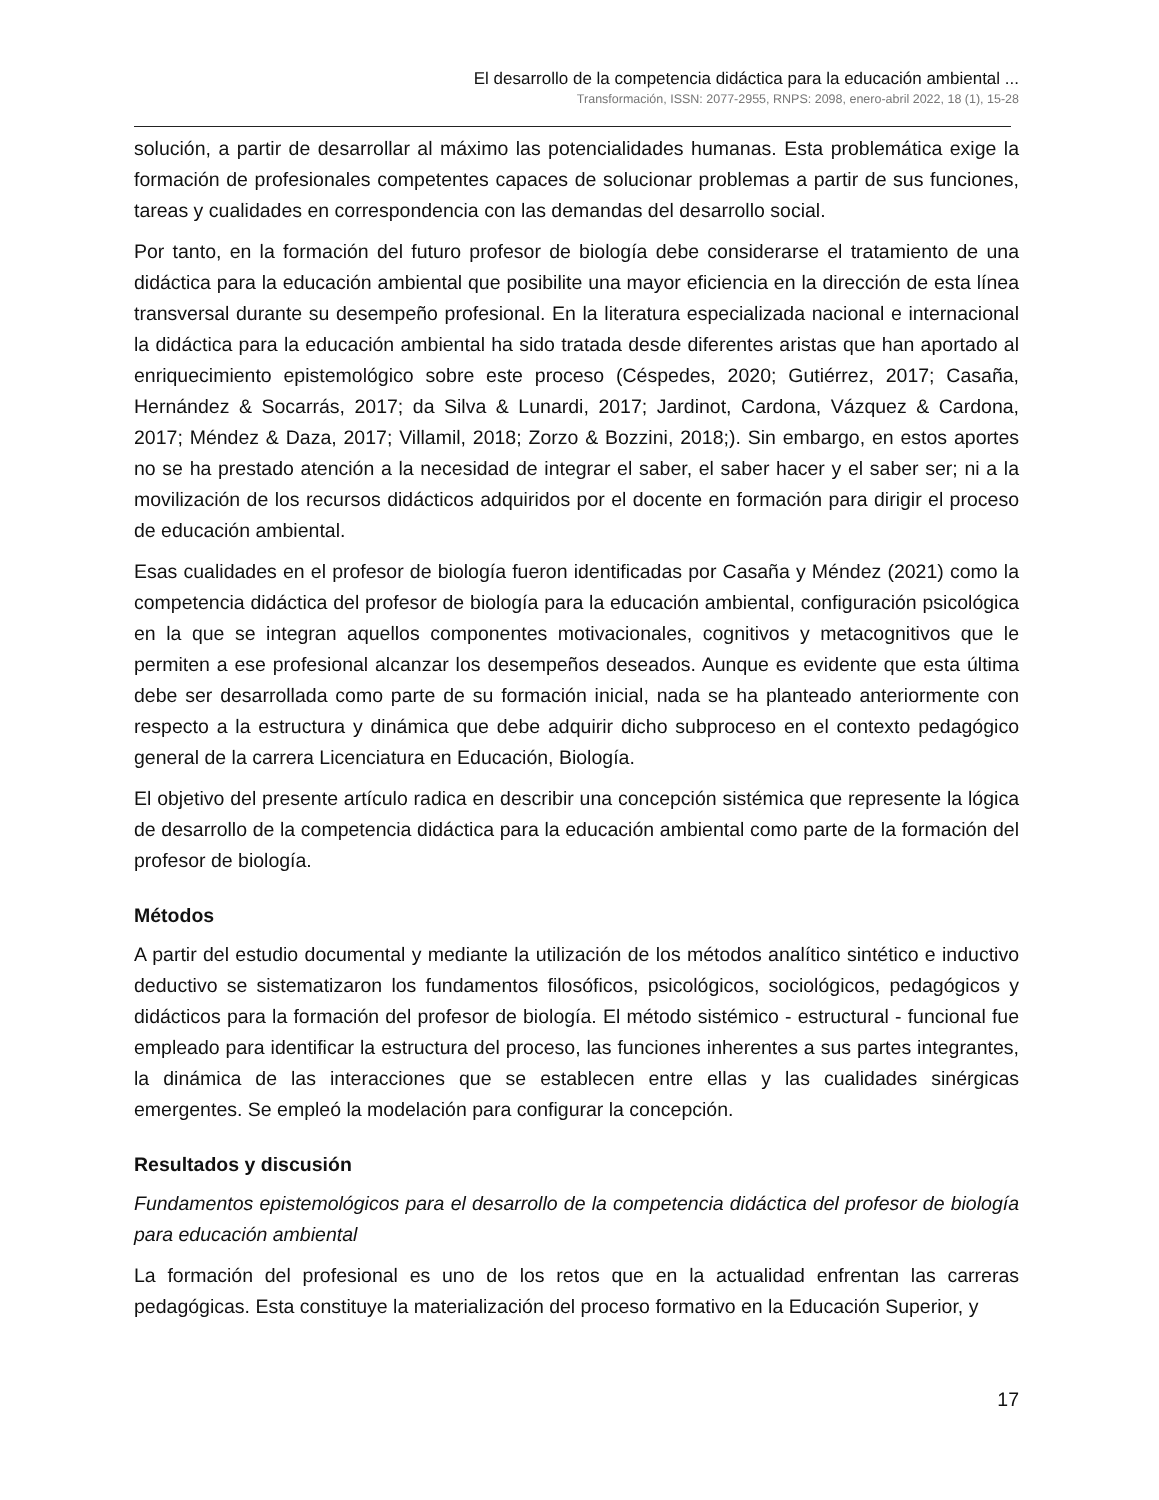El desarrollo de la competencia didáctica para la educación ambiental ...
Transformación, ISSN: 2077-2955, RNPS: 2098, enero-abril 2022, 18 (1), 15-28
solución, a partir de desarrollar al máximo las potencialidades humanas. Esta problemática exige la formación de profesionales competentes capaces de solucionar problemas a partir de sus funciones, tareas y cualidades en correspondencia con las demandas del desarrollo social.
Por tanto, en la formación del futuro profesor de biología debe considerarse el tratamiento de una didáctica para la educación ambiental que posibilite una mayor eficiencia en la dirección de esta línea transversal durante su desempeño profesional. En la literatura especializada nacional e internacional la didáctica para la educación ambiental ha sido tratada desde diferentes aristas que han aportado al enriquecimiento epistemológico sobre este proceso (Céspedes, 2020; Gutiérrez, 2017; Casaña, Hernández & Socarrás, 2017; da Silva & Lunardi, 2017; Jardinot, Cardona, Vázquez & Cardona, 2017; Méndez & Daza, 2017; Villamil, 2018; Zorzo & Bozzini, 2018;). Sin embargo, en estos aportes no se ha prestado atención a la necesidad de integrar el saber, el saber hacer y el saber ser; ni a la movilización de los recursos didácticos adquiridos por el docente en formación para dirigir el proceso de educación ambiental.
Esas cualidades en el profesor de biología fueron identificadas por Casaña y Méndez (2021) como la competencia didáctica del profesor de biología para la educación ambiental, configuración psicológica en la que se integran aquellos componentes motivacionales, cognitivos y metacognitivos que le permiten a ese profesional alcanzar los desempeños deseados. Aunque es evidente que esta última debe ser desarrollada como parte de su formación inicial, nada se ha planteado anteriormente con respecto a la estructura y dinámica que debe adquirir dicho subproceso en el contexto pedagógico general de la carrera Licenciatura en Educación, Biología.
El objetivo del presente artículo radica en describir una concepción sistémica que represente la lógica de desarrollo de la competencia didáctica para la educación ambiental como parte de la formación del profesor de biología.
Métodos
A partir del estudio documental y mediante la utilización de los métodos analítico sintético e inductivo deductivo se sistematizaron los fundamentos filosóficos, psicológicos, sociológicos, pedagógicos y didácticos para la formación del profesor de biología. El método sistémico - estructural - funcional fue empleado para identificar la estructura del proceso, las funciones inherentes a sus partes integrantes, la dinámica de las interacciones que se establecen entre ellas y las cualidades sinérgicas emergentes. Se empleó la modelación para configurar la concepción.
Resultados y discusión
Fundamentos epistemológicos para el desarrollo de la competencia didáctica del profesor de biología para educación ambiental
La formación del profesional es uno de los retos que en la actualidad enfrentan las carreras pedagógicas. Esta constituye la materialización del proceso formativo en la Educación Superior, y
17